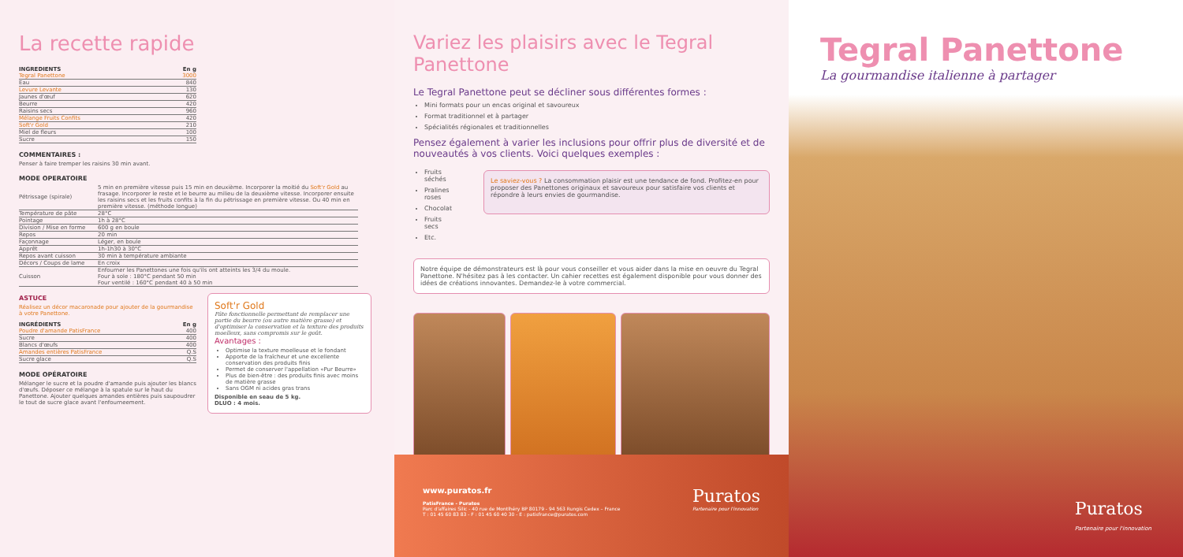La recette rapide
| INGREDIENTS | En g |
| --- | --- |
| Tegral Panettone | 3000 |
| Eau | 840 |
| Levure Levante | 130 |
| Jaunes d'œuf | 620 |
| Beurre | 420 |
| Raisins secs | 960 |
| Mélange Fruits Confits | 420 |
| Soft'r Gold | 210 |
| Miel de fleurs | 100 |
| Sucre | 150 |
COMMENTAIRES :
Penser à faire tremper les raisins 30 min avant.
MODE OPERATOIRE
| Pétrissage (spirale) | 5 min en première vitesse puis 15 min en deuxième. Incorporer la moitié du Soft'r Gold au frasage. Incorporer le reste et le beurre au milieu de la deuxième vitesse. Incorporer ensuite les raisins secs et les fruits confits à la fin du pétrissage en première vitesse. Ou 40 min en première vitesse. (méthode longue) |
| Température de pâte | 28°C |
| Pointage | 1h à 28°C |
| Division / Mise en forme | 600 g en boule |
| Repos | 20 min |
| Façonnage | Léger, en boule |
| Apprêt | 1h-1h30 à 30°C |
| Repos avant cuisson | 30 min à température ambiante |
| Décors / Coups de lame | En croix |
| Cuisson | Enfourner les Panettones une fois qu'ils ont atteints les 3/4 du moule. Four à sole : 180°C pendant 50 min Four ventilé : 160°C pendant 40 à 50 min |
ASTUCE
Réalisez un décor macaronade pour ajouter de la gourmandise à votre Panettone.
| INGRÉDIENTS | En g |
| --- | --- |
| Poudre d'amande PatisFrance | 400 |
| Sucre | 400 |
| Blancs d'œufs | 400 |
| Amandes entières PatisFrance | Q.S |
| Sucre glace | Q.S |
MODE OPÉRATOIRE
Mélanger le sucre et la poudre d'amande puis ajouter les blancs d'œufs. Déposer ce mélange à la spatule sur le haut du Panettone. Ajouter quelques amandes entières puis saupoudrer le tout de sucre glace avant l'enfourneement.
Soft'r Gold
Pâte fonctionnelle permettant de remplacer une partie du beurre (ou autre matière grasse) et d'optimiser la conservation et la texture des produits moelleux, sans compromis sur le goût.
Avantages :
Optimise la texture moelleuse et le fondant
Apporte de la fraîcheur et une excellente conservation des produits finis
Permet de conserver l'appellation «Pur Beurre»
Plus de bien-être : des produits finis avec moins de matière grasse
Sans OGM ni acides gras trans
Disponible en seau de 5 kg.
DLUO : 4 mois.
Variez les plaisirs avec le Tegral Panettone
Le Tegral Panettone peut se décliner sous différentes formes :
Mini formats pour un encas original et savoureux
Format traditionnel et à partager
Spécialités régionales et traditionnelles
Pensez également à varier les inclusions pour offrir plus de diversité et de nouveautés à vos clients. Voici quelques exemples :
Fruits séchés
Pralines roses
Chocolat
Fruits secs
Etc.
Le saviez-vous ? La consommation plaisir est une tendance de fond. Profitez-en pour proposer des Panettones originaux et savoureux pour satisfaire vos clients et répondre à leurs envies de gourmandise.
Notre équipe de démonstrateurs est là pour vous conseiller et vous aider dans la mise en oeuvre du Tegral Panettone. N'hésitez pas à les contacter. Un cahier recettes est également disponible pour vous donner des idées de créations innovantes. Demandez-le à votre commercial.
www.puratos.fr
PatisFrance - Puratos
Parc d'affaires Silic - 40 rue de Montlhéry BP 80179 - 94 563 Rungis Cedex – France
T : 01 45 60 83 83 - F : 01 45 60 40 30 - E : patisfrance@puratos.com
Puratos
Partenaire pour l'innovation
Tegral Panettone
La gourmandise italienne à partager
Puratos
Partenaire pour l'innovation